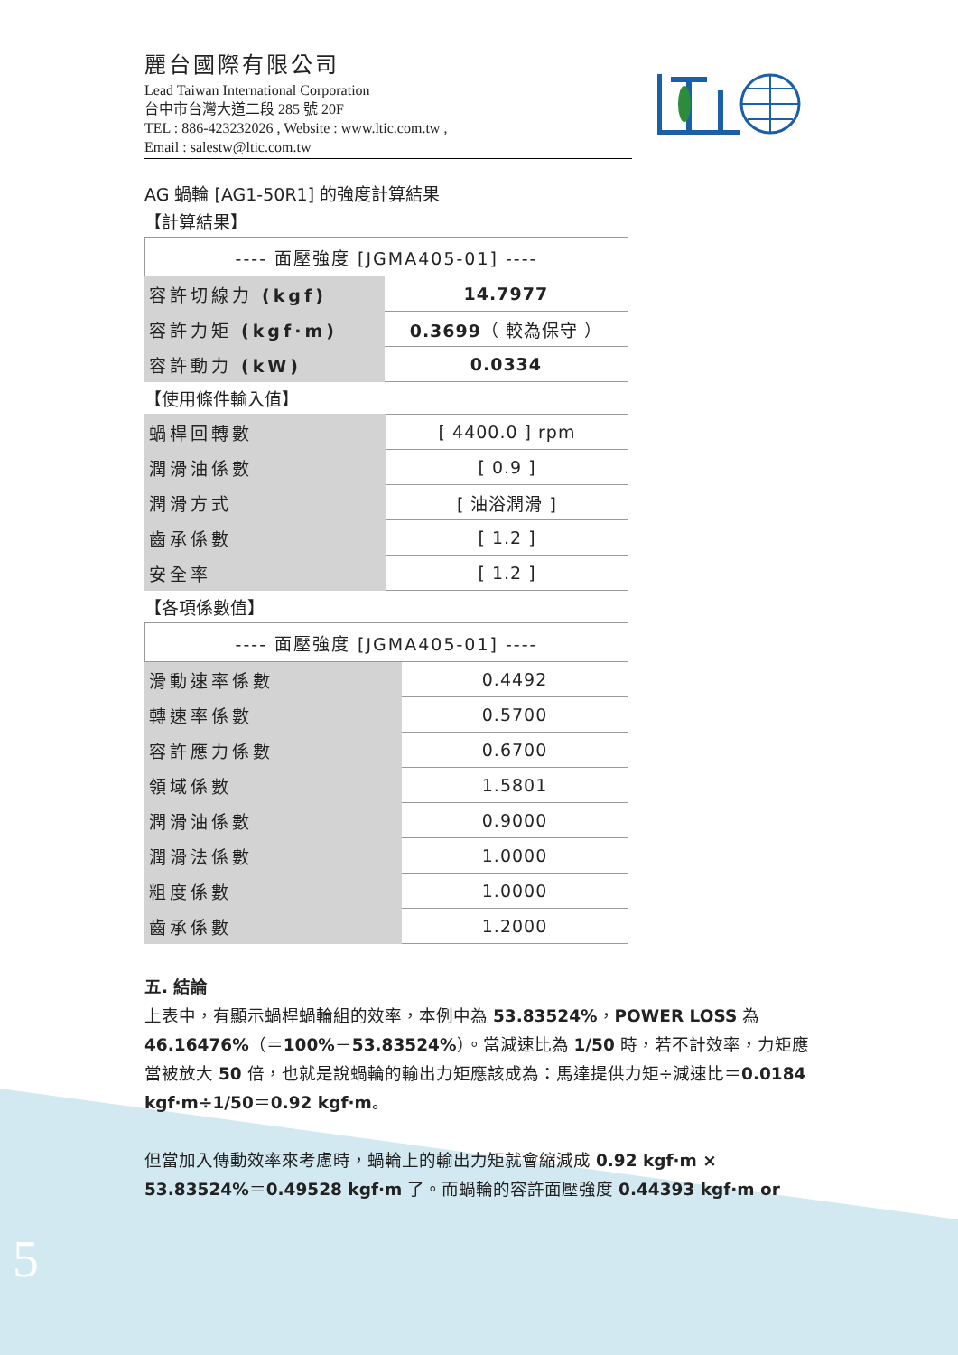麗台國際有限公司
Lead Taiwan International Corporation
台中市台灣大道二段 285 號 20F
TEL : 886-423232026 , Website : www.ltic.com.tw ,
Email : salestw@ltic.com.tw
AG 蝸輪 [AG1-50R1] 的強度計算結果
【計算結果】
| ---- 面壓強度 [JGMA405-01] ---- | |
| 容許切線力 (kgf) | 14.7977 |
| 容許力矩 (kgf·m) | 0.3699 （ 較為保守 ） |
| 容許動力 (kW) | 0.0334 |
【使用條件輸入值】
| 蝸桿回轉數 | [ 4400.0 ] rpm |
| 潤滑油係數 | [ 0.9 ] |
| 潤滑方式 | [ 油浴潤滑 ] |
| 齒承係數 | [ 1.2 ] |
| 安全率 | [ 1.2 ] |
【各項係數值】
| ---- 面壓強度 [JGMA405-01] ---- | |
| 滑動速率係數 | 0.4492 |
| 轉速率係數 | 0.5700 |
| 容許應力係數 | 0.6700 |
| 領域係數 | 1.5801 |
| 潤滑油係數 | 0.9000 |
| 潤滑法係數 | 1.0000 |
| 粗度係數 | 1.0000 |
| 齒承係數 | 1.2000 |
五. 結論
上表中，有顯示蝸桿蝸輪組的效率，本例中為 53.83524%，POWER LOSS 為 46.16476%（＝100%－53.83524%）。當減速比為 1/50 時，若不計效率，力矩應當被放大 50 倍，也就是說蝸輪的輸出力矩應該成為：馬達提供力矩÷減速比＝0.0184 kgf·m÷1/50＝0.92 kgf·m。
但當加入傳動效率來考慮時，蝸輪上的輸出力矩就會縮減成 0.92 kgf·m × 53.83524%＝0.49528 kgf·m 了。而蝸輪的容許面壓強度 0.44393 kgf·m or
5